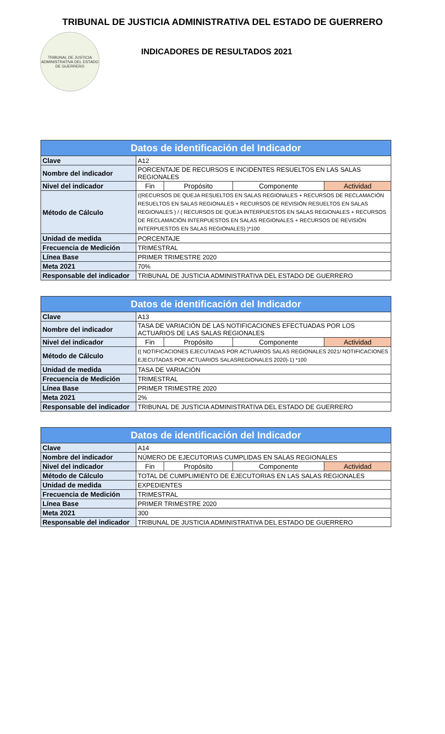TRIBUNAL DE JUSTICIA ADMINISTRATIVA DEL ESTADO DE GUERRERO
TRIBUNAL DE JUSTICIA ADMINISTRATIVA DEL ESTADO DE GUERRERO
INDICADORES DE RESULTADOS 2021
| Datos de identificación del Indicador | | | | |
| --- | --- | --- | --- | --- |
| Clave | A12 | | | |
| Nombre del indicador | PORCENTAJE DE RECURSOS E INCIDENTES RESUELTOS EN LAS SALAS REGIONALES | | | |
| Nivel del indicador | Fin | Propósito | Componente | Actividad |
| Método de Cálculo | ((RECURSOS DE QUEJA RESUELTOS EN SALAS REGIONALES + RECURSOS DE RECLAMACIÓN RESUELTOS EN SALAS REGIONALES + RECURSOS DE REVISIÓN RESUELTOS EN SALAS REGIONALES ) / ( RECURSOS DE QUEJA INTERPUESTOS EN SALAS REGIONALES + RECURSOS DE RECLAMACIÓN INTERPUESTOS EN SALAS REGIONALES + RECURSOS DE REVISIÓN INTERPUESTOS EN SALAS REGIONALES) )*100 | | | |
| Unidad de medida | PORCENTAJE | | | |
| Frecuencia de Medición | TRIMESTRAL | | | |
| Línea Base | PRIMER TRIMESTRE 2020 | | | |
| Meta 2021 | 70% | | | |
| Responsable del indicador | TRIBUNAL DE JUSTICIA ADMINISTRATIVA DEL ESTADO DE GUERRERO | | | |
| Datos de identificación del Indicador | | | | |
| --- | --- | --- | --- | --- |
| Clave | A13 | | | |
| Nombre del indicador | TASA DE VARIACIÓN DE LAS NOTIFICACIONES EFECTUADAS POR LOS ACTUARIOS DE LAS SALAS REGIONALES | | | |
| Nivel del indicador | Fin | Propósito | Componente | Actividad |
| Método de Cálculo | (( NOTIFICACIONES EJECUTADAS POR ACTUARIOS SALAS REGIONALES 2021/ NOTIFICACIONES EJECUTADAS POR ACTUARIOS SALASREGIONALES 2020)-1) *100 | | | |
| Unidad de medida | TASA DE VARIACIÓN | | | |
| Frecuencia de Medición | TRIMESTRAL | | | |
| Línea Base | PRIMER TRIMESTRE 2020 | | | |
| Meta 2021 | 2% | | | |
| Responsable del indicador | TRIBUNAL DE JUSTICIA ADMINISTRATIVA DEL ESTADO DE GUERRERO | | | |
| Datos de identificación del Indicador | | | | |
| --- | --- | --- | --- | --- |
| Clave | A14 | | | |
| Nombre del indicador | NÚMERO DE EJECUTORIAS CUMPLIDAS EN SALAS REGIONALES | | | |
| Nivel del indicador | Fin | Propósito | Componente | Actividad |
| Método de Cálculo | TOTAL DE CUMPLIMIENTO DE EJECUTORIAS EN LAS SALAS REGIONALES | | | |
| Unidad de medida | EXPEDIENTES | | | |
| Frecuencia de Medición | TRIMESTRAL | | | |
| Línea Base | PRIMER TRIMESTRE 2020 | | | |
| Meta 2021 | 300 | | | |
| Responsable del indicador | TRIBUNAL DE JUSTICIA ADMINISTRATIVA DEL ESTADO DE GUERRERO | | | |